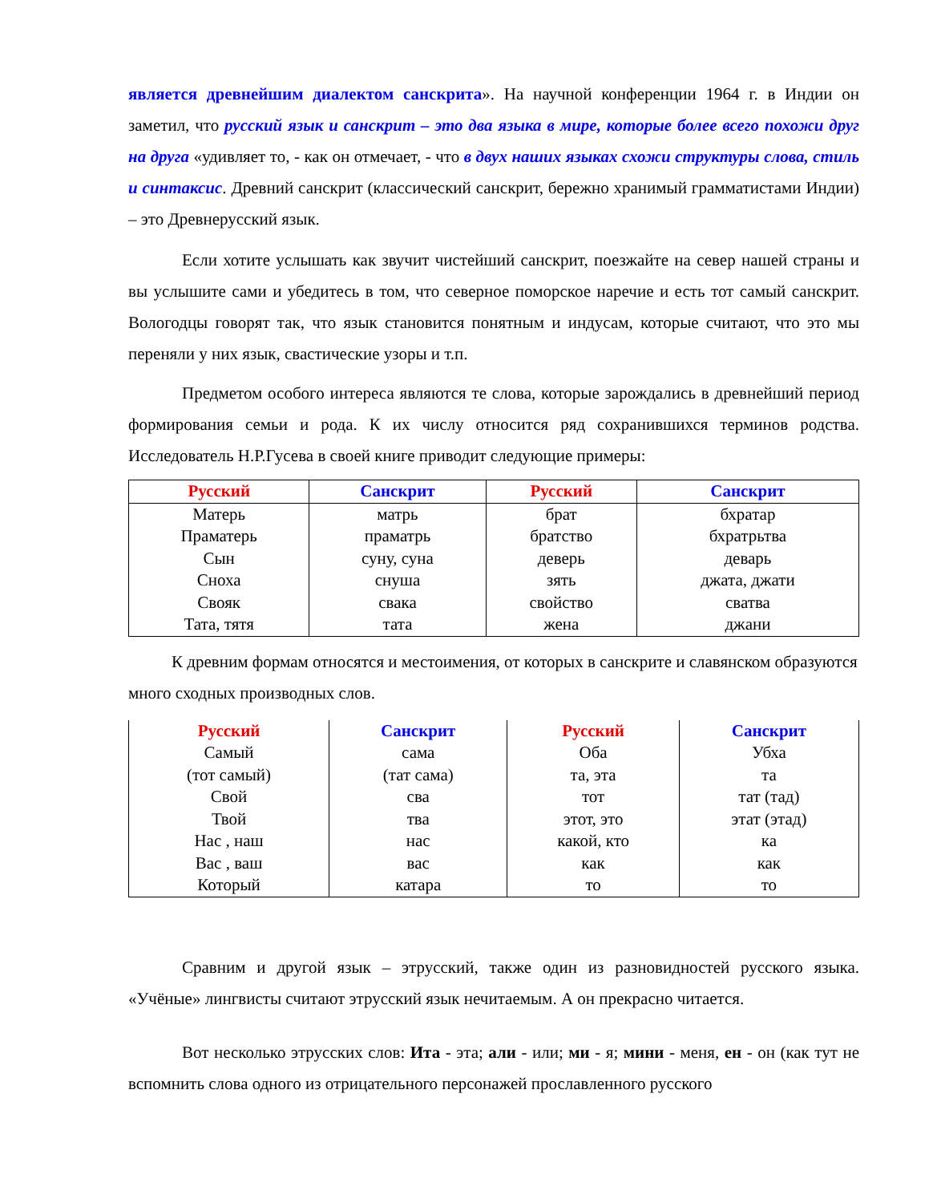является древнейшим диалектом санскрита». На научной конференции 1964 г. в Индии он заметил, что русский язык и санскрит – это два языка в мире, которые более всего похожи друг на друга «удивляет то, - как он отмечает, - что в двух наших языках схожи структуры слова, стиль и синтаксис. Древний санскрит (классический санскрит, бережно хранимый грамматистами Индии) – это Древнерусский язык.
Если хотите услышать как звучит чистейший санскрит, поезжайте на север нашей страны и вы услышите сами и убедитесь в том, что северное поморское наречие и есть тот самый санскрит. Вологодцы говорят так, что язык становится понятным и индусам, которые считают, что это мы переняли у них язык, свастические узоры и т.п.
Предметом особого интереса являются те слова, которые зарождались в древнейший период формирования семьи и рода. К их числу относится ряд сохранившихся терминов родства. Исследователь Н.Р.Гусева в своей книге приводит следующие примеры:
| Русский | Санскрит | Русский | Санскрит |
| --- | --- | --- | --- |
| Матерь | матрь | брат | бхратар |
| Праматерь | праматрь | братство | бхратрьтва |
| Сын | суну, суна | деверь | деварь |
| Сноха | снуша | зять | джата, джати |
| Свояк | свака | свойство | сватва |
| Тата, тятя | тата | жена | джани |
К древним формам относятся и местоимения, от которых в санскрите и славянском образуются много сходных производных слов.
| Русский | Санскрит | Русский | Санскрит |
| --- | --- | --- | --- |
| Самый | сама | Оба | Убха |
| (тот самый) | (тат сама) | та, эта | та |
| Свой | сва | тот | тат (тад) |
| Твой | тва | этот, это | этат (этад) |
| Нас , наш | нас | какой, кто | ка |
| Вас , ваш | вас | как | как |
| Который | катара | то | то |
Сравним и другой язык – этрусский, также один из разновидностей русского языка. «Учёные» лингвисты считают этрусский язык нечитаемым. А он прекрасно читается.
Вот несколько этрусских слов: Ита - эта; али - или; ми - я; мини - меня, ен - он (как тут не вспомнить слова одного из отрицательного персонажей прославленного русского